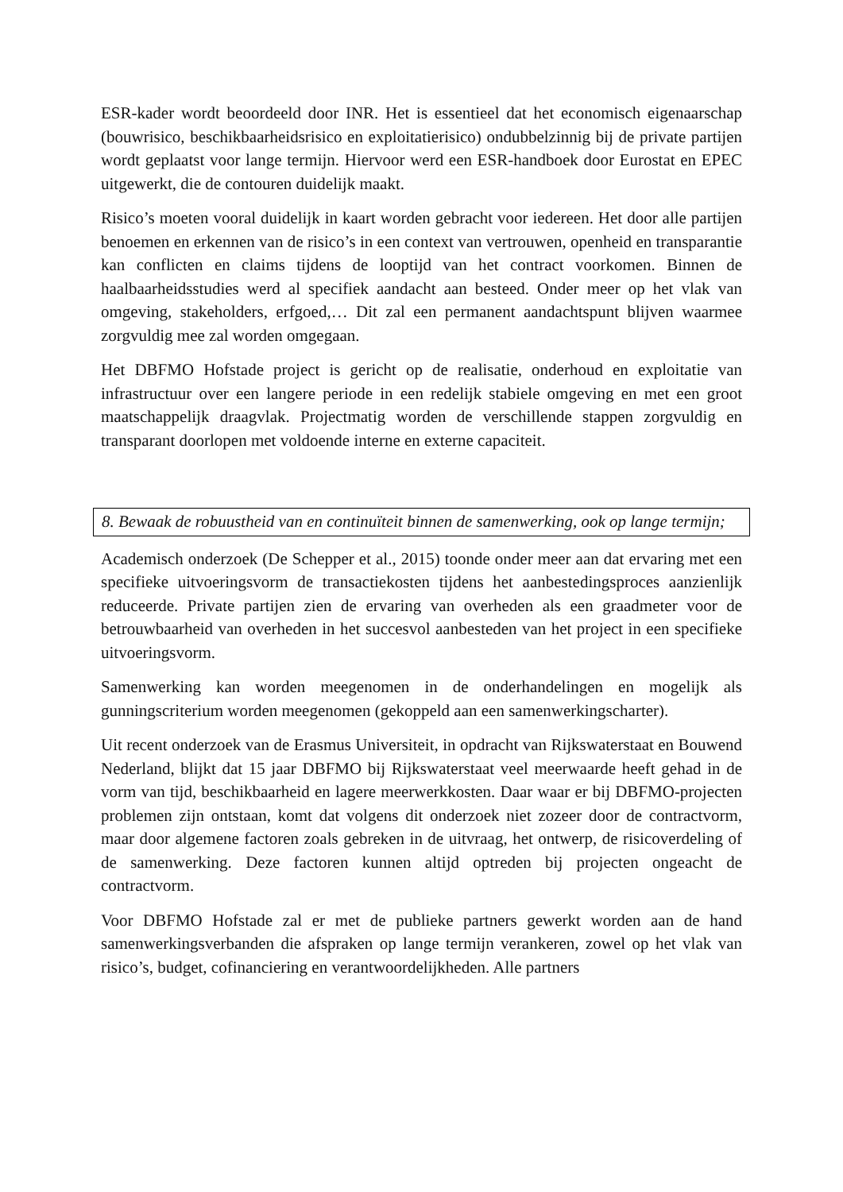ESR-kader wordt beoordeeld door INR. Het is essentieel dat het economisch eigenaarschap (bouwrisico, beschikbaarheidsrisico en exploitatierisico) ondubbelzinnig bij de private partijen wordt geplaatst voor lange termijn. Hiervoor werd een ESR-handboek door Eurostat en EPEC uitgewerkt, die de contouren duidelijk maakt.
Risico’s moeten vooral duidelijk in kaart worden gebracht voor iedereen. Het door alle partijen benoemen en erkennen van de risico’s in een context van vertrouwen, openheid en transparantie kan conflicten en claims tijdens de looptijd van het contract voorkomen. Binnen de haalbaarheidsstudies werd al specifiek aandacht aan besteed. Onder meer op het vlak van omgeving, stakeholders, erfgoed,… Dit zal een permanent aandachtspunt blijven waarmee zorgvuldig mee zal worden omgegaan.
Het DBFMO Hofstade project is gericht op de realisatie, onderhoud en exploitatie van infrastructuur over een langere periode in een redelijk stabiele omgeving en met een groot maatschappelijk draagvlak. Projectmatig worden de verschillende stappen zorgvuldig en transparant doorlopen met voldoende interne en externe capaciteit.
8. Bewaak de robuustheid van en continuïteit binnen de samenwerking, ook op lange termijn;
Academisch onderzoek (De Schepper et al., 2015) toonde onder meer aan dat ervaring met een specifieke uitvoeringsvorm de transactiekosten tijdens het aanbestedingsproces aanzienlijk reduceerde. Private partijen zien de ervaring van overheden als een graadmeter voor de betrouwbaarheid van overheden in het succesvol aanbesteden van het project in een specifieke uitvoeringsvorm.
Samenwerking kan worden meegenomen in de onderhandelingen en mogelijk als gunningscriterium worden meegenomen (gekoppeld aan een samenwerkingscharter).
Uit recent onderzoek van de Erasmus Universiteit, in opdracht van Rijkswaterstaat en Bouwend Nederland, blijkt dat 15 jaar DBFMO bij Rijkswaterstaat veel meerwaarde heeft gehad in de vorm van tijd, beschikbaarheid en lagere meerwerkkosten. Daar waar er bij DBFMO-projecten problemen zijn ontstaan, komt dat volgens dit onderzoek niet zozeer door de contractvorm, maar door algemene factoren zoals gebreken in de uitvraag, het ontwerp, de risicoverdeling of de samenwerking. Deze factoren kunnen altijd optreden bij projecten ongeacht de contractvorm.
Voor DBFMO Hofstade zal er met de publieke partners gewerkt worden aan de hand samenwerkingsverbanden die afspraken op lange termijn verankeren, zowel op het vlak van risico’s, budget, cofinanciering en verantwoordelijkheden. Alle partners